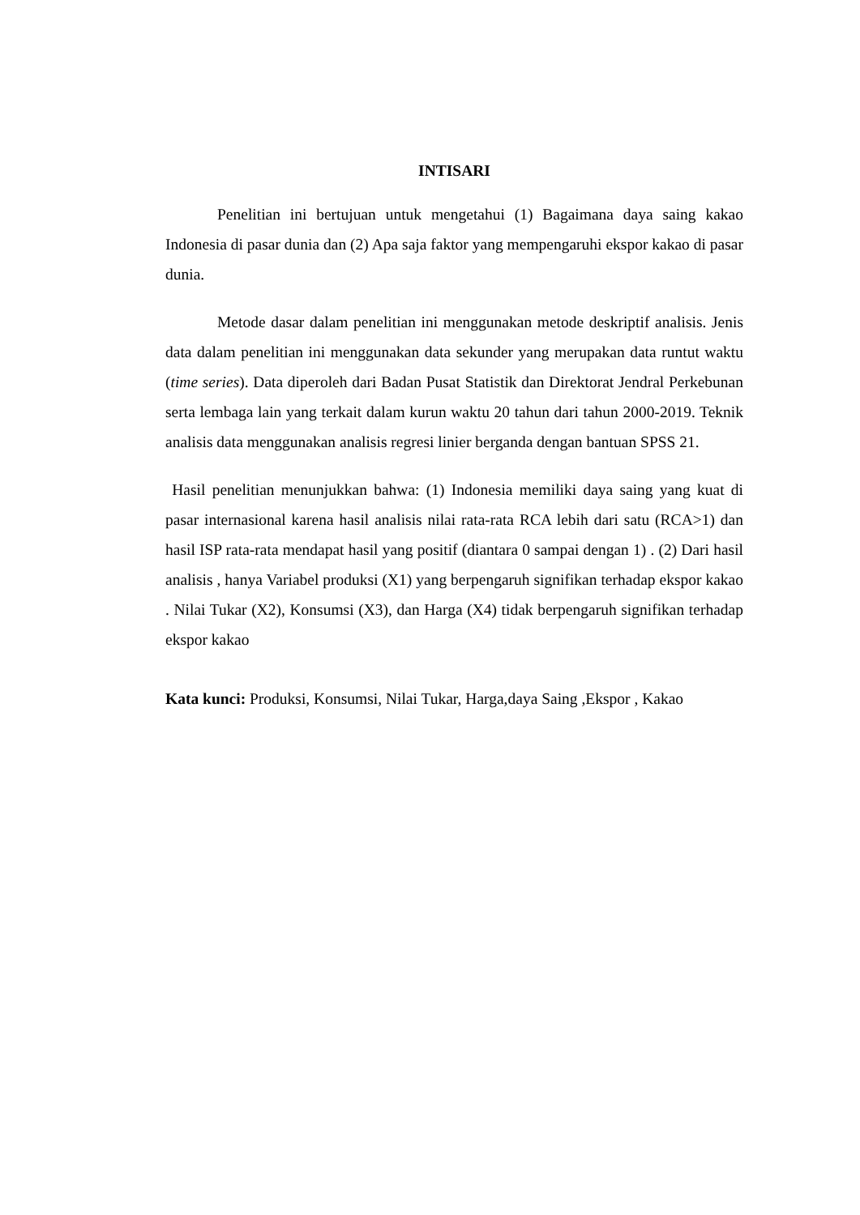INTISARI
Penelitian ini bertujuan untuk mengetahui (1) Bagaimana daya saing kakao Indonesia di pasar dunia dan (2) Apa saja faktor yang mempengaruhi ekspor kakao di pasar dunia.
Metode dasar dalam penelitian ini menggunakan metode deskriptif analisis. Jenis data dalam penelitian ini menggunakan data sekunder yang merupakan data runtut waktu (time series). Data diperoleh dari Badan Pusat Statistik dan Direktorat Jendral Perkebunan serta lembaga lain yang terkait dalam kurun waktu 20 tahun dari tahun 2000-2019. Teknik analisis data menggunakan analisis regresi linier berganda dengan bantuan SPSS 21.
Hasil penelitian menunjukkan bahwa: (1) Indonesia memiliki daya saing yang kuat di pasar internasional karena hasil analisis nilai rata-rata RCA lebih dari satu (RCA>1) dan hasil ISP rata-rata mendapat hasil yang positif (diantara 0 sampai dengan 1) . (2) Dari hasil analisis , hanya Variabel produksi (X1) yang berpengaruh signifikan terhadap ekspor kakao . Nilai Tukar (X2), Konsumsi (X3), dan Harga (X4) tidak berpengaruh signifikan terhadap ekspor kakao
Kata kunci: Produksi, Konsumsi, Nilai Tukar, Harga,daya Saing ,Ekspor , Kakao